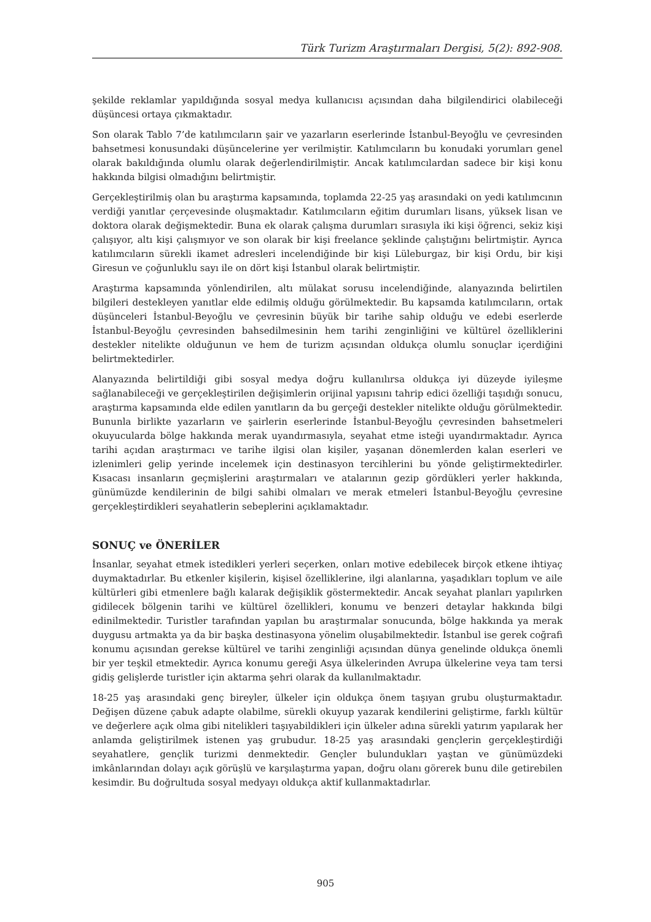Türk Turizm Araştırmaları Dergisi, 5(2): 892-908.
şekilde reklamlar yapıldığında sosyal medya kullanıcısı açısından daha bilgilendirici olabileceği düşüncesi ortaya çıkmaktadır.
Son olarak Tablo 7’de katılımcıların şair ve yazarların eserlerinde İstanbul-Beyoğlu ve çevresinden bahsetmesi konusundaki düşüncelerine yer verilmiştir. Katılımcıların bu konudaki yorumları genel olarak bakıldığında olumlu olarak değerlendirilmiştir. Ancak katılımcılardan sadece bir kişi konu hakkında bilgisi olmadığını belirtmiştir.
Gerçekleştirilmiş olan bu araştırma kapsamında, toplamda 22-25 yaş arasındaki on yedi katılımcının verdiği yanıtlar çerçevesinde oluşmaktadır. Katılımcıların eğitim durumları lisans, yüksek lisan ve doktora olarak değişmektedir. Buna ek olarak çalışma durumları sırasıyla iki kişi öğrenci, sekiz kişi çalışıyor, altı kişi çalışmıyor ve son olarak bir kişi freelance şeklinde çalıştığını belirtmiştir. Ayrıca katılımcıların sürekli ikamet adresleri incelendiğinde bir kişi Lüleburgaz, bir kişi Ordu, bir kişi Giresun ve çoğunluklu sayı ile on dört kişi İstanbul olarak belirtmiştir.
Araştırma kapsamında yönlendirilen, altı mülakat sorusu incelendiğinde, alanyazında belirtilen bilgileri destekleyen yanıtlar elde edilmiş olduğu görülmektedir. Bu kapsamda katılımcıların, ortak düşünceleri İstanbul-Beyoğlu ve çevresinin büyük bir tarihe sahip olduğu ve edebi eserlerde İstanbul-Beyoğlu çevresinden bahsedilmesinin hem tarihi zenginliğini ve kültürel özelliklerini destekler nitelikte olduğunun ve hem de turizm açısından oldukça olumlu sonuçlar içerdiğini belirtmektedirler.
Alanyazında belirtildiği gibi sosyal medya doğru kullanılırsa oldukça iyi düzeyde iyileşme sağlanabileceği ve gerçekleştirilen değişimlerin orijinal yapısını tahrip edici özelliği taşıdığı sonucu, araştırma kapsamında elde edilen yanıtların da bu gerçeği destekler nitelikte olduğu görülmektedir. Bununla birlikte yazarların ve şairlerin eserlerinde İstanbul-Beyoğlu çevresinden bahsetmeleri okuyucularda bölge hakkında merak uyandırmasıyla, seyahat etme isteği uyandırmaktadır. Ayrıca tarihi açıdan araştırmacı ve tarihe ilgisi olan kişiler, yaşanan dönemlerden kalan eserleri ve izlenimleri gelip yerinde incelemek için destinasyon tercihlerini bu yönde geliştirmektedirler. Kısacası insanların geçmişlerini araştırmaları ve atalarının gezip gördükleri yerler hakkında, günümüzde kendilerinin de bilgi sahibi olmaları ve merak etmeleri İstanbul-Beyoğlu çevresine gerçekleştirdikleri seyahatlerin sebeplerini açıklamaktadır.
SONUÇ ve ÖNERİLER
İnsanlar, seyahat etmek istedikleri yerleri seçerken, onları motive edebilecek birçok etkene ihtiyaç duymaktadırlar. Bu etkenler kişilerin, kişisel özelliklerine, ilgi alanlarına, yaşadıkları toplum ve aile kültürleri gibi etmenlere bağlı kalarak değişiklik göstermektedir. Ancak seyahat planları yapılırken gidilecek bölgenin tarihi ve kültürel özellikleri, konumu ve benzeri detaylar hakkında bilgi edinilmektedir. Turistler tarafından yapılan bu araştırmalar sonucunda, bölge hakkında ya merak duygusu artmakta ya da bir başka destinasyona yönelim oluşabilmektedir. İstanbul ise gerek coğrafi konumu açısından gerekse kültürel ve tarihi zenginliği açısından dünya genelinde oldukça önemli bir yer teşkil etmektedir. Ayrıca konumu gereği Asya ülkelerinden Avrupa ülkelerine veya tam tersi gidiş gelişlerde turistler için aktarma şehri olarak da kullanılmaktadır.
18-25 yaş arasındaki genç bireyler, ülkeler için oldukça önem taşıyan grubu oluşturmaktadır. Değişen düzene çabuk adapte olabilme, sürekli okuyup yazarak kendilerini geliştirme, farklı kültür ve değerlere açık olma gibi nitelikleri taşıyabildikleri için ülkeler adına sürekli yatırım yapılarak her anlamda geliştirilmek istenen yaş grubudur. 18-25 yaş arasındaki gençlerin gerçekleştirdiği seyahatlere, gençlik turizmi denmektedir. Gençler bulundukları yaştan ve günümüzdeki imkânlarından dolayı açık görüşlü ve karşılaştırma yapan, doğru olanı görerek bunu dile getirebilen kesimdir. Bu doğrultuda sosyal medyayı oldukça aktif kullanmaktadırlar.
905